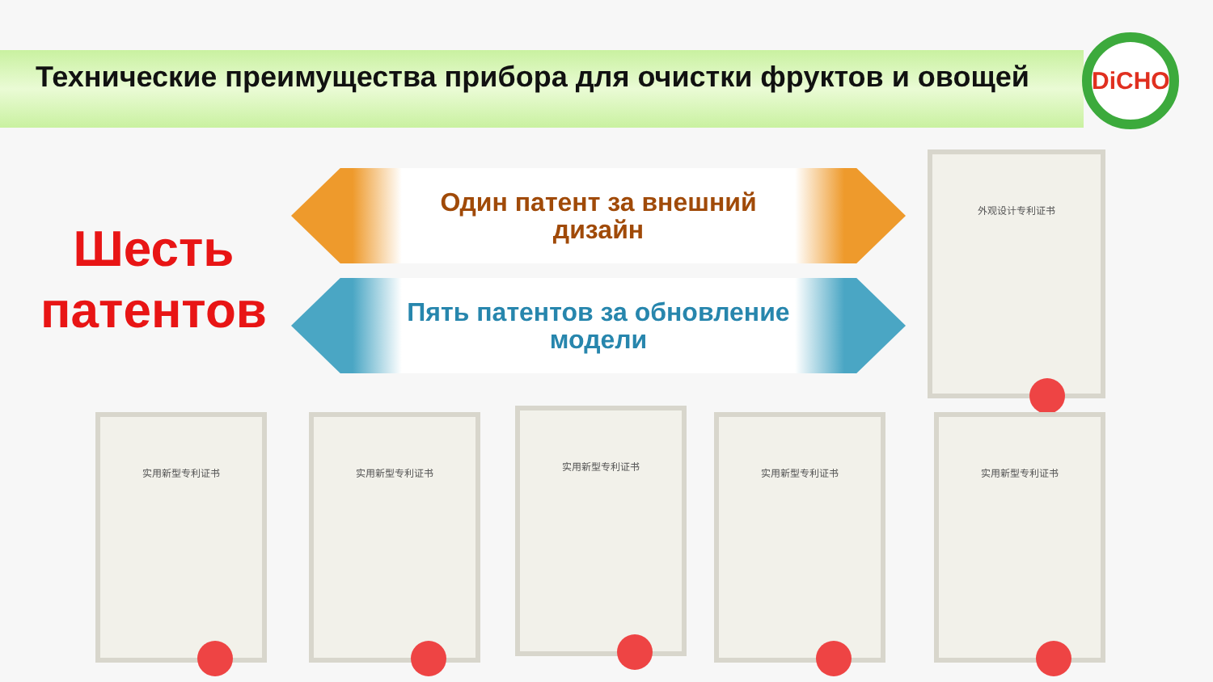Технические преимущества прибора для очистки фруктов и овощей
DiCHO
Шесть
патентов
Один патент за внешний
дизайн
Пять патентов за обновление
модели
外观设计专利证书
实用新型专利证书 实用新型专利证书
实用新型专利证书
实用新型专利证书 实用新型专利证书